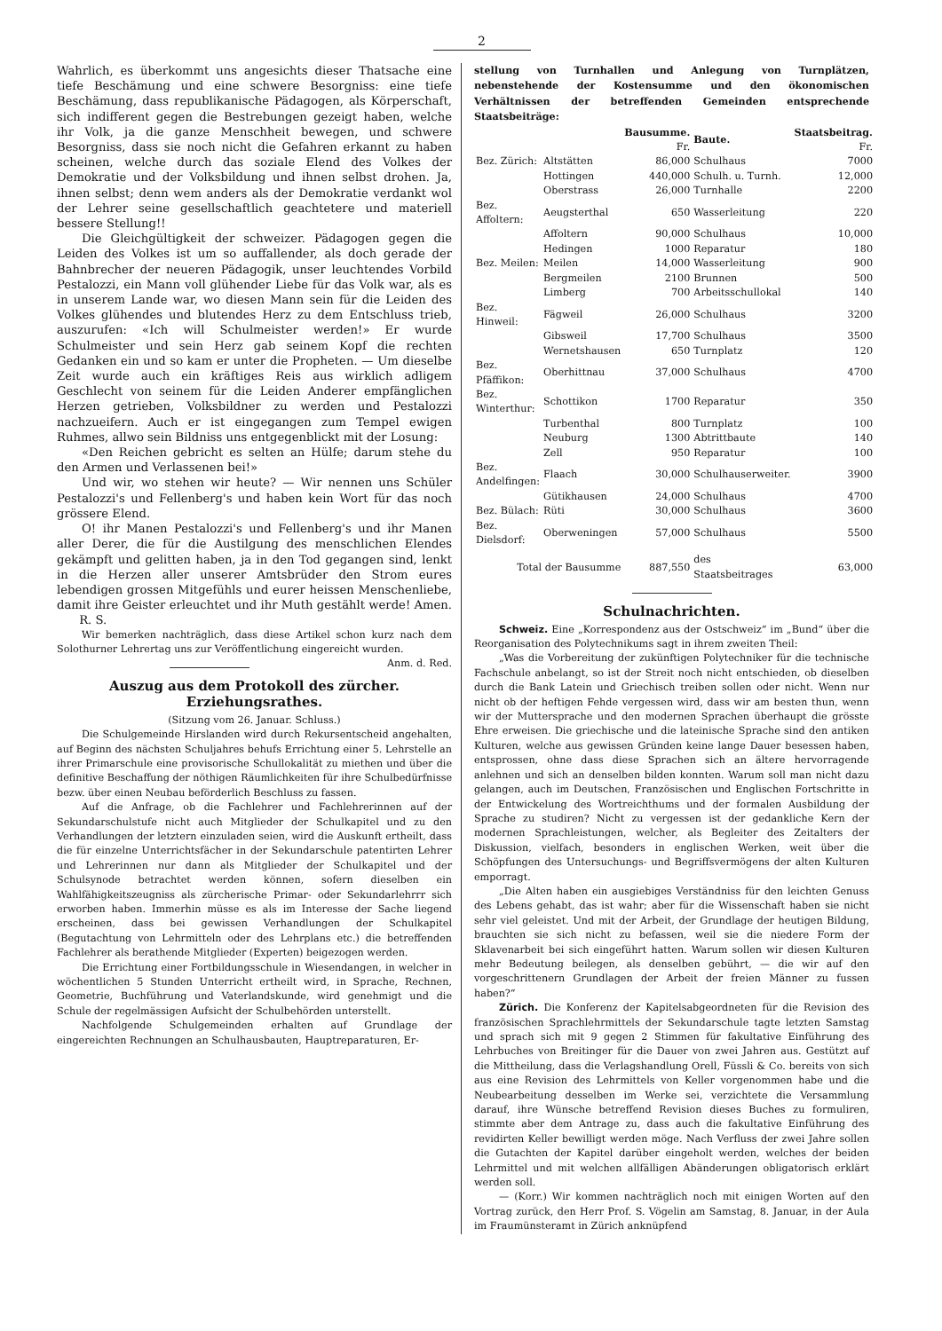2
Wahrlich, es überkommt uns angesichts dieser Thatsache eine tiefe Beschämung und eine schwere Besorgniss: eine tiefe Beschämung, dass republikanische Pädagogen, als Körperschaft, sich indifferent gegen die Bestrebungen gezeigt haben, welche ihr Volk, ja die ganze Menschheit bewegen, und schwere Besorgniss, dass sie noch nicht die Gefahren erkannt zu haben scheinen, welche durch das soziale Elend des Volkes der Demokratie und der Volksbildung und ihnen selbst drohen. Ja, ihnen selbst; denn wem anders als der Demokratie verdankt wol der Lehrer seine gesellschaftlich geachtetere und materiell bessere Stellung!!
Die Gleichgültigkeit der schweizer. Pädagogen gegen die Leiden des Volkes ist um so auffallender, als doch gerade der Bahnbrecher der neueren Pädagogik, unser leuchtendes Vorbild Pestalozzi, ein Mann voll glühender Liebe für das Volk war, als es in unserem Lande war, wo diesen Mann sein für die Leiden des Volkes glühendes und blutendes Herz zu dem Entschluss trieb, auszurufen: «Ich will Schulmeister werden!» Er wurde Schulmeister und sein Herz gab seinem Kopf die rechten Gedanken ein und so kam er unter die Propheten. — Um dieselbe Zeit wurde auch ein kräftiges Reis aus wirklich adligem Geschlecht von seinem für die Leiden Anderer empfänglichen Herzen getrieben, Volksbildner zu werden und Pestalozzi nachzueifern. Auch er ist eingegangen zum Tempel ewigen Ruhmes, allwo sein Bildniss uns entgegenblickt mit der Losung:
«Den Reichen gebricht es selten an Hülfe; darum stehe du den Armen und Verlassenen bei!»
Und wir, wo stehen wir heute? — Wir nennen uns Schüler Pestalozzi's und Fellenberg's und haben kein Wort für das noch grössere Elend.
O! ihr Manen Pestalozzi's und Fellenberg's und ihr Manen aller Derer, die für die Austilgung des menschlichen Elendes gekämpft und gelitten haben, ja in den Tod gegangen sind, lenkt in die Herzen aller unserer Amtsbrüder den Strom eures lebendigen grossen Mitgefühls und eurer heissen Menschenliebe, damit ihre Geister erleuchtet und ihr Muth gestählt werde! Amen. R. S.
Wir bemerken nachträglich, dass diese Artikel schon kurz nach dem Solothurner Lehrertag uns zur Veröffentlichung eingereicht wurden. Anm. d. Red.
Auszug aus dem Protokoll des zürcher. Erziehungsrathes.
(Sitzung vom 26. Januar. Schluss.)
Die Schulgemeinde Hirslanden wird durch Rekursentscheid angehalten, auf Beginn des nächsten Schuljahres behufs Errichtung einer 5. Lehrstelle an ihrer Primarschule eine provisorische Schullokalität zu miethen und über die definitive Beschaffung der nöthigen Räumlichkeiten für ihre Schulbedürfnisse bezw. über einen Neubau beförderlich Beschluss zu fassen.
Auf die Anfrage, ob die Fachlehrer und Fachlehrerinnen auf der Sekundarschulstufe nicht auch Mitglieder der Schulkapitel und zu den Verhandlungen der letztern einzuladen seien, wird die Auskunft ertheilt, dass die für einzelne Unterrichtsfächer in der Sekundarschule patentirten Lehrer und Lehrerinnen nur dann als Mitglieder der Schulkapitel und der Schulsynode betrachtet werden können, sofern dieselben ein Wahlfähigkeitszeugniss als zürcherische Primar- oder Sekundarlehrrr sich erworben haben. Immerhin müsse es als im Interesse der Sache liegend erscheinen, dass bei gewissen Verhandlungen der Schulkapitel (Begutachtung von Lehrmitteln oder des Lehrplans etc.) die betreffenden Fachlehrer als berathende Mitglieder (Experten) beigezogen werden.
Die Errichtung einer Fortbildungsschule in Wiesendangen, in welcher in wöchentlichen 5 Stunden Unterricht ertheilt wird, in Sprache, Rechnen, Geometrie, Buchführung und Vaterlandskunde, wird genehmigt und die Schule der regelmässigen Aufsicht der Schulbehörden unterstellt.
Nachfolgende Schulgemeinden erhalten auf Grundlage der eingereichten Rechnungen an Schulhausbauten, Hauptreparaturen, Er-
stellung von Turnhallen und Anlegung von Turnplätzen, nebenstehende der Kostensumme und den ökonomischen Verhältnissen der betreffenden Gemeinden entsprechende Staatsbeiträge:
| | | Bausumme. Fr. | Baute. | Staatsbeitrag. Fr. |
| --- | --- | --- | --- | --- |
| Bez. Zürich: | Altstätten | 86,000 | Schulhaus | 7000 |
| | Hottingen | 440,000 | Schulh. u. Turnh. | 12,000 |
| | Oberstrass | 26,000 | Turnhalle | 2200 |
| Bez. Affoltern: | Aeugsterthal | 650 | Wasserleitung | 220 |
| | Affoltern | 90,000 | Schulhaus | 10,000 |
| | Hedingen | 1000 | Reparatur | 180 |
| Bez. Meilen: | Meilen | 14,000 | Wasserleitung | 900 |
| | Bergmeilen | 2100 | Brunnen | 500 |
| | Limberg | 700 | Arbeitsschullokal | 140 |
| Bez. Hinweil: | Fägweil | 26,000 | Schulhaus | 3200 |
| | Gibsweil | 17,700 | Schulhaus | 3500 |
| | Wernetshausen | 650 | Turnplatz | 120 |
| Bez. Pfäffikon: | Oberhittnau | 37,000 | Schulhaus | 4700 |
| Bez. Winterthur: | Schottikon | 1700 | Reparatur | 350 |
| | Turbenthal | 800 | Turnplatz | 100 |
| | Neuburg | 1300 | Abtrittbaute | 140 |
| | Zell | 950 | Reparatur | 100 |
| Bez. Andelfingen: | Flaach | 30,000 | Schulhauserweiter. | 3900 |
| | Gütikhausen | 24,000 | Schulhaus | 4700 |
| Bez. Bülach: | Rüti | 30,000 | Schulhaus | 3600 |
| Bez. Dielsdorf: | Oberweningen | 57,000 | Schulhaus | 5500 |
| Total der Bausumme | | 887,550 | des Staatsbeitrages | 63,000 |
Schulnachrichten.
Schweiz. Eine „Korrespondenz aus der Ostschweiz“ im „Bund“ über die Reorganisation des Polytechnikums sagt in ihrem zweiten Theil:
„Was die Vorbereitung der zukünftigen Polytechniker für die technische Fachschule anbelangt, so ist der Streit noch nicht entschieden, ob dieselben durch die Bank Latein und Griechisch treiben sollen oder nicht. Wenn nur nicht ob der heftigen Fehde vergessen wird, dass wir am besten thun, wenn wir der Muttersprache und den modernen Sprachen überhaupt die grösste Ehre erweisen. Die griechische und die lateinische Sprache sind den antiken Kulturen, welche aus gewissen Gründen keine lange Dauer besessen haben, entsprossen, ohne dass diese Sprachen sich an ältere hervorragende anlehnen und sich an denselben bilden konnten. Warum soll man nicht dazu gelangen, auch im Deutschen, Französischen und Englischen Fortschritte in der Entwickelung des Wortreichthums und der formalen Ausbildung der Sprache zu studiren? Nicht zu vergessen ist der gedankliche Kern der modernen Sprachleistungen, welcher, als Begleiter des Zeitalters der Diskussion, vielfach, besonders in englischen Werken, weit über die Schöpfungen des Untersuchungs- und Begriffsvermögens der alten Kulturen emporragt.
„Die Alten haben ein ausgiebiges Verständniss für den leichten Genuss des Lebens gehabt, das ist wahr; aber für die Wissenschaft haben sie nicht sehr viel geleistet. Und mit der Arbeit, der Grundlage der heutigen Bildung, brauchten sie sich nicht zu befassen, weil sie die niedere Form der Sklavenarbeit bei sich eingeführt hatten. Warum sollen wir diesen Kulturen mehr Bedeutung beilegen, als denselben gebührt, — die wir auf den vorgeschrittenern Grundlagen der Arbeit der freien Männer zu fussen haben?“
Zürich. Die Konferenz der Kapitelsabgeordneten für die Revision des französischen Sprachlehrmittels der Sekundarschule tagte letzten Samstag und sprach sich mit 9 gegen 2 Stimmen für fakultative Einführung des Lehrbuches von Breitinger für die Dauer von zwei Jahren aus. Gestützt auf die Mittheilung, dass die Verlagshandlung Orell, Füssli & Co. bereits von sich aus eine Revision des Lehrmittels von Keller vorgenommen habe und die Neubearbeitung desselben im Werke sei, verzichtete die Versammlung darauf, ihre Wünsche betreffend Revision dieses Buches zu formuliren, stimmte aber dem Antrage zu, dass auch die fakultative Einführung des revidirten Keller bewilligt werden möge. Nach Verfluss der zwei Jahre sollen die Gutachten der Kapitel darüber eingeholt werden, welches der beiden Lehrmittel und mit welchen allfälligen Abänderungen obligatorisch erklärt werden soll.
— (Korr.) Wir kommen nachträglich noch mit einigen Worten auf den Vortrag zurück, den Herr Prof. S. Vögelin am Samstag, 8. Januar, in der Aula im Fraumünsteramt in Zürich anknüpfend